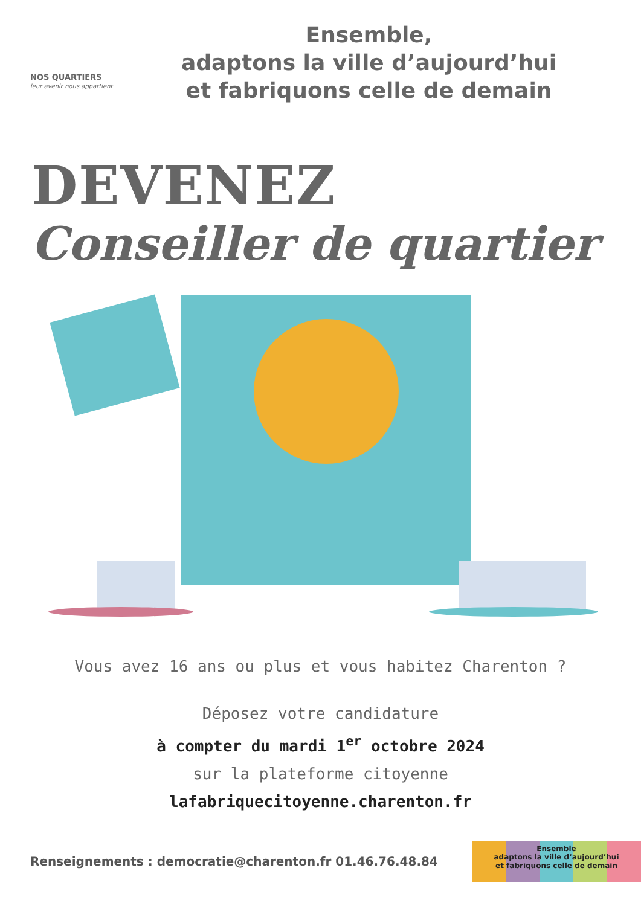NOS QUARTIERS
leur avenir nous appartient
Ensemble,
adaptons la ville d’aujourd’hui
et fabriquons celle de demain
DEVENEZ
Conseiller de quartier
Vous avez 16 ans ou plus et vous habitez Charenton ?
Déposez votre candidature
à compter du mardi 1<sup>er</sup> octobre 2024
sur la plateforme citoyenne
lafabriquecitoyenne.charenton.fr
Renseignements : democratie@charenton.fr 01.46.76.48.84
Ensemble
adaptons la ville d’aujourd’hui
et fabriquons celle de demain